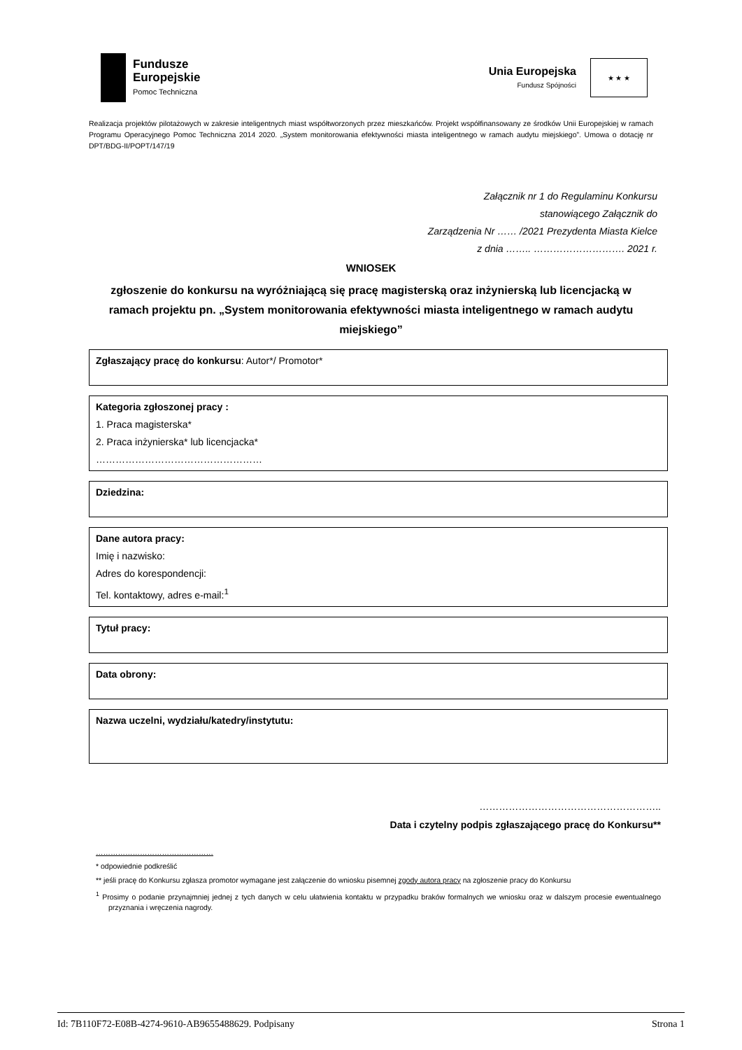Fundusze
Europejskie
Pomoc Techniczna
Unia Europejska
Fundusz Spójności
★ ★ ★
Realizacja projektów pilotażowych w zakresie inteligentnych miast współtworzonych przez mieszkańców. Projekt współfinansowany ze środków Unii Europejskiej w ramach Programu Operacyjnego Pomoc Techniczna 2014 2020. „System monitorowania efektywności miasta inteligentnego w ramach audytu miejskiego”. Umowa o dotację nr DPT/BDG-II/POPT/147/19
Załącznik nr 1 do Regulaminu Konkursu
stanowiącego Załącznik do
Zarządzenia Nr …… /2021 Prezydenta Miasta Kielce
z dnia …….. ………………………. 2021 r.
WNIOSEK
zgłoszenie do konkursu na wyróżniającą się pracę magisterską oraz inżynierską lub licencjacką w ramach projektu pn. „System monitorowania efektywności miasta inteligentnego w ramach audytu miejskiego”
Zgłaszający pracę do konkursu: Autor*/ Promotor*
Kategoria zgłoszonej pracy :
1. Praca magisterska*
2. Praca inżynierska* lub licencjacka*
……………………………………………
Dziedzina:
Dane autora pracy:
Imię i nazwisko:
Adres do korespondencji:
Tel. kontaktowy, adres e-mail:<sup>1</sup>
Tytuł pracy:
Data obrony:
Nazwa uczelni, wydziału/katedry/instytutu:
………………………………………………..
Data i czytelny podpis zgłaszającego pracę do Konkursu**
…………………………………………
* odpowiednie podkreślić
** jeśli pracę do Konkursu zgłasza promotor wymagane jest załączenie do wniosku pisemnej zgody autora pracy na zgłoszenie pracy do Konkursu
<sup>1</sup> Prosimy o podanie przynajmniej jednej z tych danych w celu ułatwienia kontaktu w przypadku braków formalnych we wniosku oraz w dalszym procesie ewentualnego przyznania i wręczenia nagrody.
Id: 7B110F72-E08B-4274-9610-AB9655488629. Podpisany Strona 1